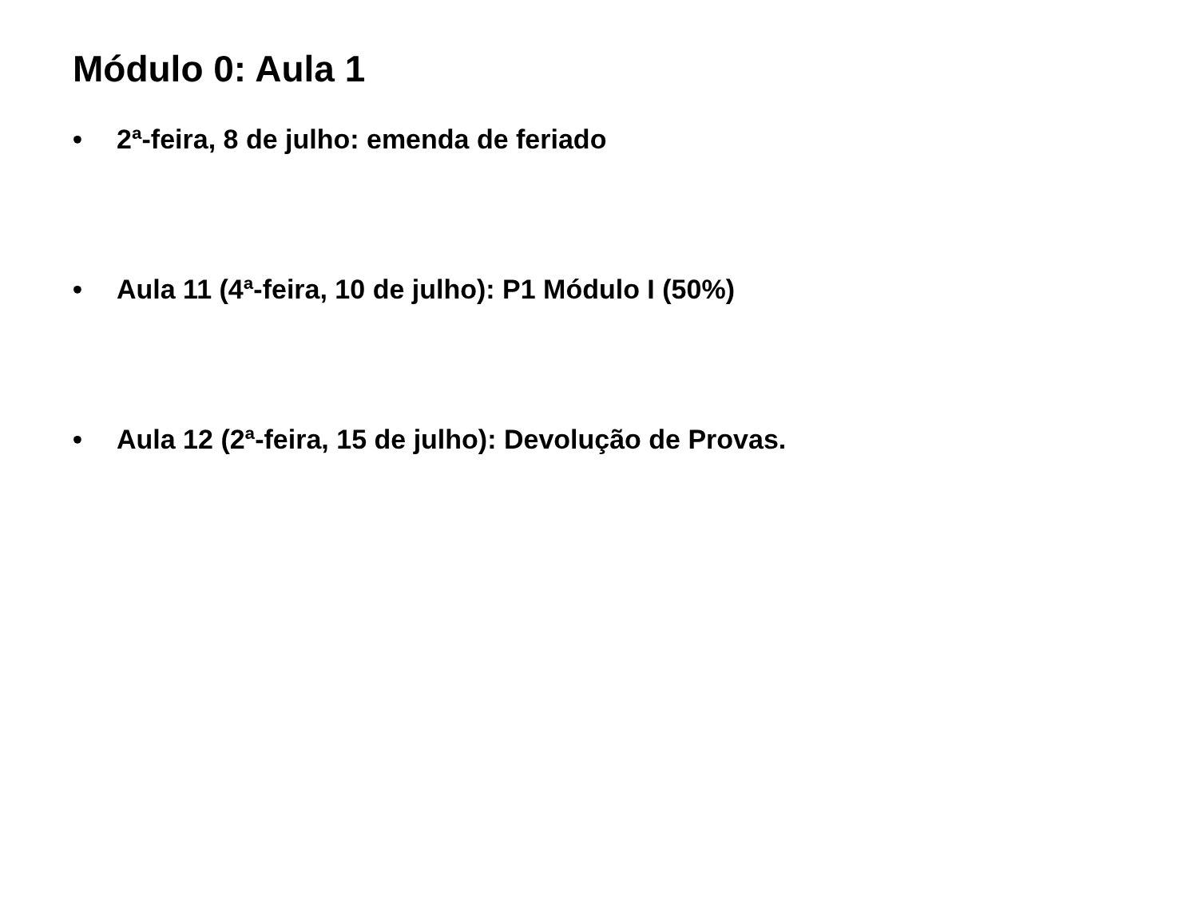Módulo 0: Aula 1
• 2ª-feira, 8 de julho: emenda de feriado
• Aula 11 (4ª-feira, 10 de julho): P1 Módulo I (50%)
• Aula 12 (2ª-feira, 15 de julho): Devolução de Provas.